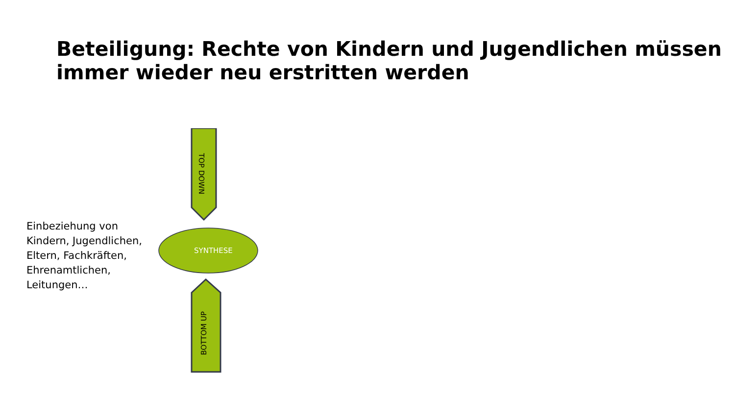Beteiligung: Rechte von Kindern und Jugendlichen müssen immer wieder neu erstritten werden
Einbeziehung von Kindern, Jugendlichen, Eltern, Fachkräften, Ehrenamtlichen, Leitungen…
TOP DOWN
SYNTHESE
BOTTOM UP